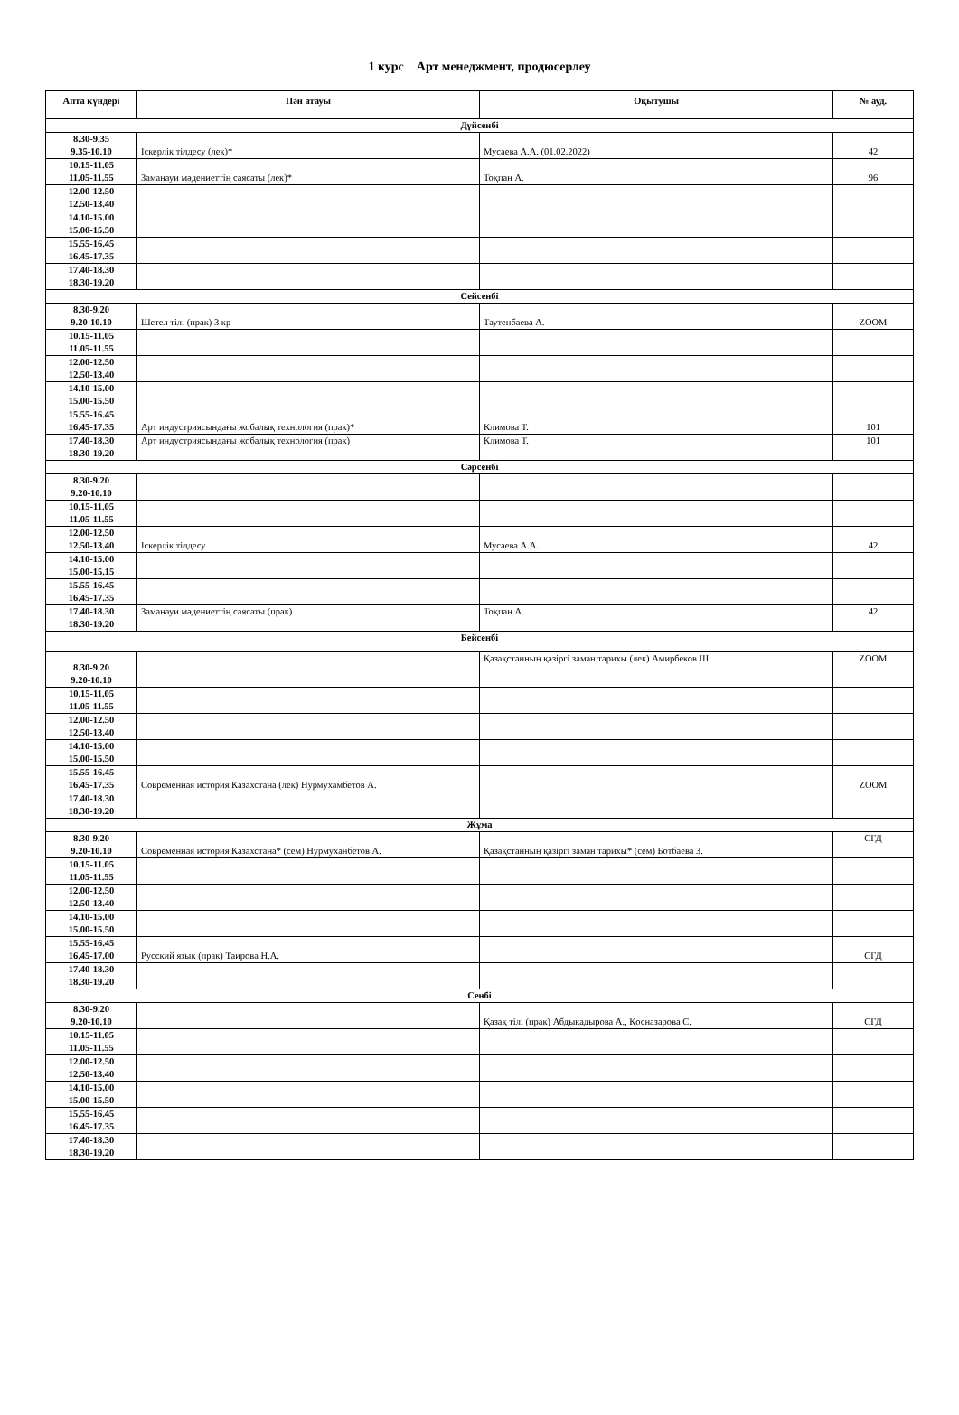1 курс Арт менеджмент, продюсерлеу
| Апта күндері | Пән атауы | Оқытушы | № ауд. |
| --- | --- | --- | --- |
| Дүйсенбі | | | |
| 8.30-9.35 9.35-10.10 | Іскерлік тілдесу (лек)* | Мусаева А.А. (01.02.2022) | 42 |
| 10.15-11.05 11.05-11.55 | Заманауи мәдениеттің саясаты (лек)* | Тоқпан А. | 96 |
| 12.00-12.50 12.50-13.40 | | | |
| 14.10-15.00 15.00-15.50 | | | |
| 15.55-16.45 16.45-17.35 | | | |
| 17.40-18.30 18.30-19.20 | | | |
| Сейсенбі | | | |
| 8.30-9.20 9.20-10.10 | Шетел тілі (прак) 3 кр | Таутенбаева А. | ZOOM |
| 10.15-11.05 11.05-11.55 | | | |
| 12.00-12.50 12.50-13.40 | | | |
| 14.10-15.00 15.00-15.50 | | | |
| 15.55-16.45 16.45-17.35 | Арт индустриясындағы жобалық технология (прак)* | Климова Т. | 101 |
| 17.40-18.30 18.30-19.20 | Арт индустриясындағы жобалық технология (прак) | Климова Т. | 101 |
| Сәрсенбі | | | |
| 8.30-9.20 9.20-10.10 | | | |
| 10.15-11.05 11.05-11.55 | | | |
| 12.00-12.50 12.50-13.40 | Іскерлік тілдесу | Мусаева А.А. | 42 |
| 14.10-15.00 15.00-15.15 | | | |
| 15.55-16.45 16.45-17.35 | | | |
| 17.40-18.30 18.30-19.20 | Заманауи мәдениеттің саясаты (прак) | Тоқпан А. | 42 |
| Бейсенбі | | | |
| 8.30-9.20 9.20-10.10 | | Қазақстанның қазіргі заман тарихы (лек) Амирбеков Ш. | ZOOM |
| 10.15-11.05 11.05-11.55 | | | |
| 12.00-12.50 12.50-13.40 | | | |
| 14.10-15.00 15.00-15.50 | | | |
| 15.55-16.45 16.45-17.35 | Современная история Казахстана (лек) Нурмухамбетов А. | | ZOOM |
| 17.40-18.30 18.30-19.20 | | | |
| Жұма | | | |
| 8.30-9.20 9.20-10.10 | Современная история Казахстана* (сем) Нурмуханбетов А. | Қазақстанның қазіргі заман тарихы* (сем) Ботбаева З. | СГД |
| 10.15-11.05 11.05-11.55 | | | |
| 12.00-12.50 12.50-13.40 | | | |
| 14.10-15.00 15.00-15.50 | | | |
| 15.55-16.45 16.45-17.00 | Русский язык (прак) Таирова Н.А. | | СГД |
| 17.40-18.30 18.30-19.20 | | | |
| Сенбі | | | |
| 8.30-9.20 9.20-10.10 | | Қазақ тілі (прак) Абдыкадырова А., Қосназарова С. | СГД |
| 10.15-11.05 11.05-11.55 | | | |
| 12.00-12.50 12.50-13.40 | | | |
| 14.10-15.00 15.00-15.50 | | | |
| 15.55-16.45 16.45-17.35 | | | |
| 17.40-18.30 18.30-19.20 | | | |